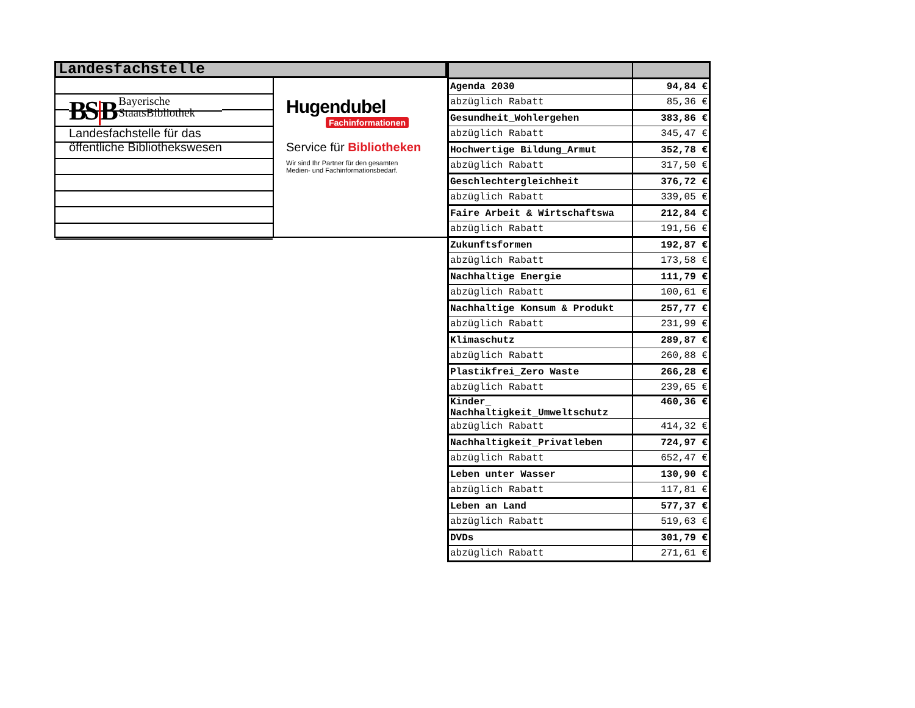Landesfachstelle
BS|B Bayerische
StaatsBibliothek
Landesfachstelle für das
öffentliche Bibliothekswesen
Hugendubel
Fachinformationen
Service für Bibliotheken
Wir sind Ihr Partner für den gesamten
Medien- und Fachinformationsbedarf.
| Agenda 2030 | 94,84 € |
| abzüglich Rabatt | 85,36 € |
| Gesundheit_Wohlergehen | 383,86 € |
| abzüglich Rabatt | 345,47 € |
| Hochwertige Bildung_Armut | 352,78 € |
| abzüglich Rabatt | 317,50 € |
| Geschlechtergleichheit | 376,72 € |
| abzüglich Rabatt | 339,05 € |
| Faire Arbeit & Wirtschaftswa | 212,84 € |
| abzüglich Rabatt | 191,56 € |
| Zukunftsformen | 192,87 € |
| abzüglich Rabatt | 173,58 € |
| Nachhaltige Energie | 111,79 € |
| abzüglich Rabatt | 100,61 € |
| Nachhaltige Konsum & Produkt | 257,77 € |
| abzüglich Rabatt | 231,99 € |
| Klimaschutz | 289,87 € |
| abzüglich Rabatt | 260,88 € |
| Plastikfrei_Zero Waste | 266,28 € |
| abzüglich Rabatt | 239,65 € |
| Kinder_ Nachhaltigkeit_Umweltschutz | 460,36 € |
| abzüglich Rabatt | 414,32 € |
| Nachhaltigkeit_Privatleben | 724,97 € |
| abzüglich Rabatt | 652,47 € |
| Leben unter Wasser | 130,90 € |
| abzüglich Rabatt | 117,81 € |
| Leben an Land | 577,37 € |
| abzüglich Rabatt | 519,63 € |
| DVDs | 301,79 € |
| abzüglich Rabatt | 271,61 € |